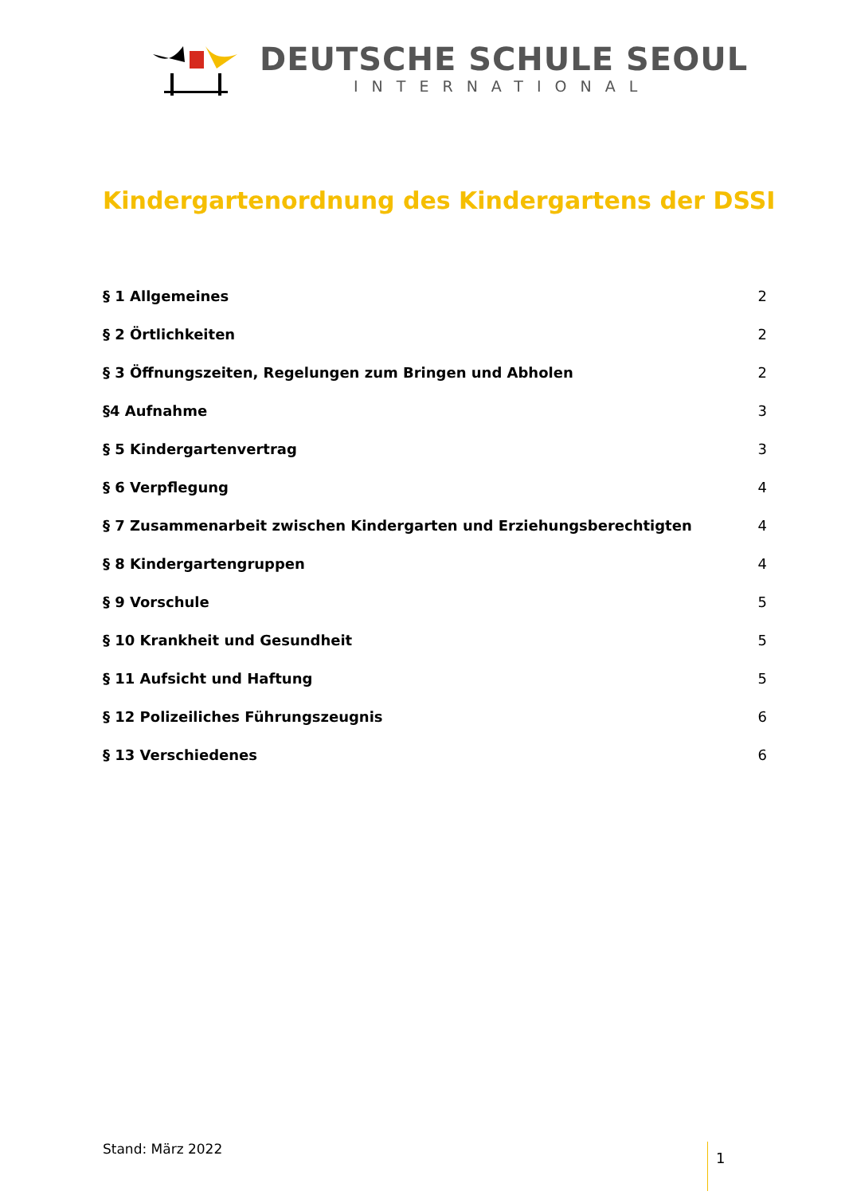DEUTSCHE SCHULE SEOUL
INTERNATIONAL
Kindergartenordnung des Kindergartens der DSSI
§ 1 Allgemeines 2
§ 2 Örtlichkeiten 2
§ 3 Öffnungszeiten, Regelungen zum Bringen und Abholen 2
§4 Aufnahme 3
§ 5 Kindergartenvertrag 3
§ 6 Verpflegung 4
§ 7 Zusammenarbeit zwischen Kindergarten und Erziehungsberechtigten 4
§ 8 Kindergartengruppen 4
§ 9 Vorschule 5
§ 10 Krankheit und Gesundheit 5
§ 11 Aufsicht und Haftung 5
§ 12 Polizeiliches Führungszeugnis 6
§ 13 Verschiedenes 6
Stand: März 2022 1